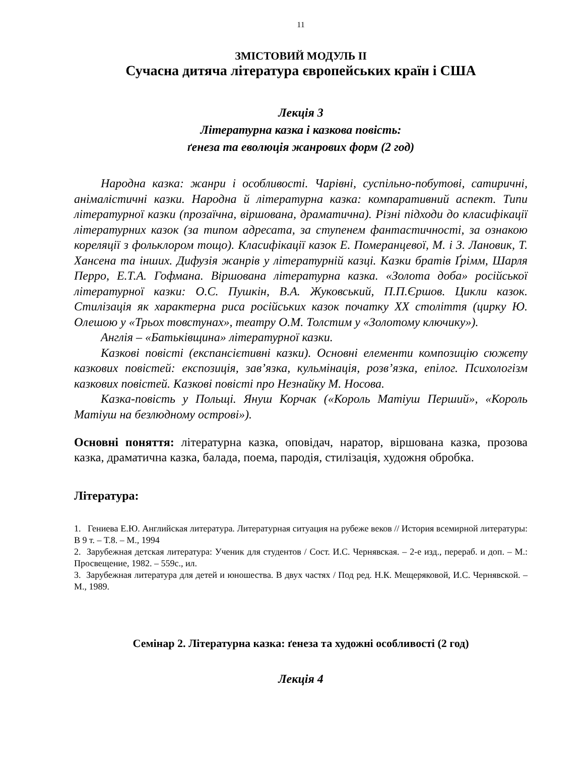11
ЗМІСТОВИЙ МОДУЛЬ ІІ
Сучасна дитяча література європейських країн і США
Лекція 3
Літературна казка і казкова повість:
ґенеза та еволюція жанрових форм (2 год)
Народна казка: жанри і особливості. Чарівні, суспільно-побутові, сатиричні, анімалістичні казки. Народна й літературна казка: компаративний аспект. Типи літературної казки (прозаїчна, віршована, драматична). Різні підходи до класифікації літературних казок (за типом адресата, за ступенем фантастичності, за ознакою кореляції з фольклором тощо). Класифікації казок Е. Померанцевої, М. і З. Лановик, Т. Хансена та інших. Дифузія жанрів у літературній казці. Казки братів Ґрімм, Шарля Перро, Е.Т.А. Гофмана. Віршована літературна казка. «Золота доба» російської літературної казки: О.С. Пушкін, В.А. Жуковський, П.П.Єршов. Цикли казок. Стилізація як характерна риса російських казок початку ХХ століття (цирку Ю. Олешою у «Трьох товстунах», театру О.М. Толстим у «Золотому ключику»).
Англія – «Батьківщина» літературної казки.
Казкові повісті (експансієтивні казки). Основні елементи композицію сюжету казкових повістей: експозиція, зав’язка, кульмінація, розв’язка, епілог. Психологізм казкових повістей. Казкові повісті про Незнайку М. Носова.
Казка-повість у Польщі. Януш Корчак («Король Матіуш Перший», «Король Матіуш на безлюдному острові»).
Основні поняття: літературна казка, оповідач, наратор, віршована казка, прозова казка, драматична казка, балада, поема, пародія, стилізація, художня обробка.
Література:
1. Гениева Е.Ю. Английская литература. Литературная ситуация на рубеже веков // История всемирной литературы: В 9 т. – Т.8. – М., 1994
2. Зарубежная детская литература: Ученик для студентов / Сост. И.С. Чернявская. – 2-е изд., перераб. и доп. – М.: Просвещение, 1982. – 559с., ил.
3. Зарубежная литература для детей и юношества. В двух частях / Под ред. Н.К. Мещеряковой, И.С. Чернявской. – М., 1989.
Семінар 2. Літературна казка: ґенеза та художні особливості (2 год)
Лекція 4